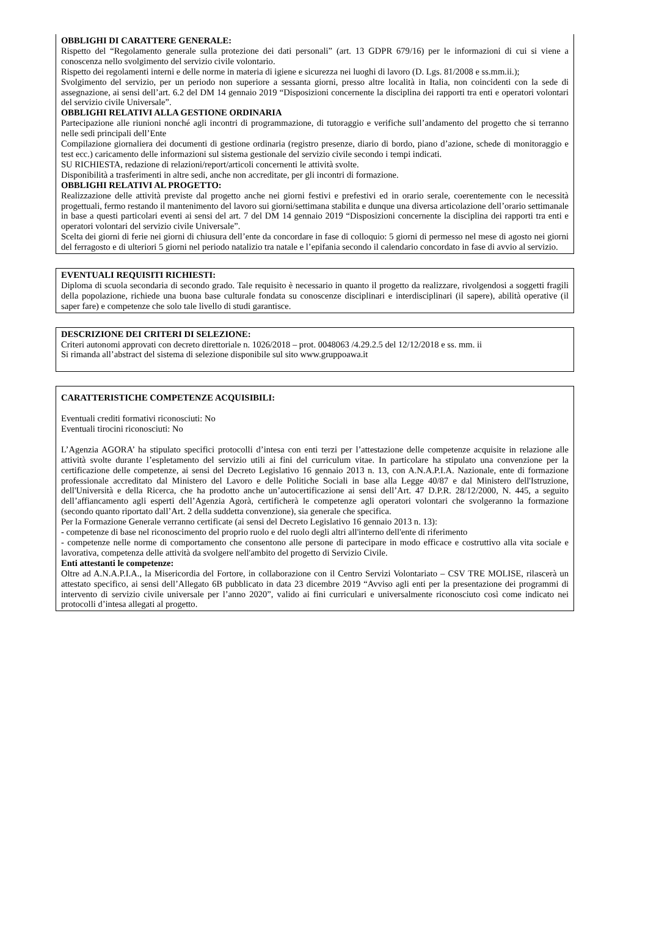OBBLIGHI DI CARATTERE GENERALE:
Rispetto del “Regolamento generale sulla protezione dei dati personali” (art. 13 GDPR 679/16) per le informazioni di cui si viene a conoscenza nello svolgimento del servizio civile volontario.
Rispetto dei regolamenti interni e delle norme in materia di igiene e sicurezza nei luoghi di lavoro (D. Lgs. 81/2008 e ss.mm.ii.);
Svolgimento del servizio, per un periodo non superiore a sessanta giorni, presso altre località in Italia, non coincidenti con la sede di assegnazione, ai sensi dell’art. 6.2 del DM 14 gennaio 2019 “Disposizioni concernente la disciplina dei rapporti tra enti e operatori volontari del servizio civile Universale”.
OBBLIGHI RELATIVI ALLA GESTIONE ORDINARIA
Partecipazione alle riunioni nonché agli incontri di programmazione, di tutoraggio e verifiche sull’andamento del progetto che si terranno nelle sedi principali dell’Ente
Compilazione giornaliera dei documenti di gestione ordinaria (registro presenze, diario di bordo, piano d’azione, schede di monitoraggio e test ecc.) caricamento delle informazioni sul sistema gestionale del servizio civile secondo i tempi indicati.
SU RICHIESTA, redazione di relazioni/report/articoli concernenti le attività svolte.
Disponibilità a trasferimenti in altre sedi, anche non accreditate, per gli incontri di formazione.
OBBLIGHI RELATIVI AL PROGETTO:
Realizzazione delle attività previste dal progetto anche nei giorni festivi e prefestivi ed in orario serale, coerentemente con le necessità progettuali, fermo restando il mantenimento del lavoro sui giorni/settimana stabilita e dunque una diversa articolazione dell’orario settimanale in base a questi particolari eventi ai sensi del art. 7 del DM 14 gennaio 2019 “Disposizioni concernente la disciplina dei rapporti tra enti e operatori volontari del servizio civile Universale”.
Scelta dei giorni di ferie nei giorni di chiusura dell’ente da concordare in fase di colloquio: 5 giorni di permesso nel mese di agosto nei giorni del ferragosto e di ulteriori 5 giorni nel periodo natalizio tra natale e l’epifania secondo il calendario concordato in fase di avvio al servizio.
EVENTUALI REQUISITI RICHIESTI:
Diploma di scuola secondaria di secondo grado. Tale requisito è necessario in quanto il progetto da realizzare, rivolgendosi a soggetti fragili della popolazione, richiede una buona base culturale fondata su conoscenze disciplinari e interdisciplinari (il sapere), abilità operative (il saper fare) e competenze che solo tale livello di studi garantisce.
DESCRIZIONE DEI CRITERI DI SELEZIONE:
Criteri autonomi approvati con decreto direttoriale n. 1026/2018 – prot. 0048063 /4.29.2.5 del 12/12/2018 e ss. mm. ii
Si rimanda all’abstract del sistema di selezione disponibile sul sito www.gruppoawa.it
CARATTERISTICHE COMPETENZE ACQUISIBILI:
Eventuali crediti formativi riconosciuti: No
Eventuali tirocini riconosciuti: No
L’Agenzia AGORA’ ha stipulato specifici protocolli d’intesa con enti terzi per l’attestazione delle competenze acquisite in relazione alle attività svolte durante l’espletamento del servizio utili ai fini del curriculum vitae. In particolare ha stipulato una convenzione per la certificazione delle competenze, ai sensi del Decreto Legislativo 16 gennaio 2013 n. 13, con A.N.A.P.I.A. Nazionale, ente di formazione professionale accreditato dal Ministero del Lavoro e delle Politiche Sociali in base alla Legge 40/87 e dal Ministero dell'Istruzione, dell'Università e della Ricerca, che ha prodotto anche un’autocertificazione ai sensi dell’Art. 47 D.P.R. 28/12/2000, N. 445, a seguito dell’affiancamento agli esperti dell’Agenzia Agorà, certificherà le competenze agli operatori volontari che svolgeranno la formazione (secondo quanto riportato dall’Art. 2 della suddetta convenzione), sia generale che specifica.
Per la Formazione Generale verranno certificate (ai sensi del Decreto Legislativo 16 gennaio 2013 n. 13):
- competenze di base nel riconoscimento del proprio ruolo e del ruolo degli altri all'interno dell'ente di riferimento
- competenze nelle norme di comportamento che consentono alle persone di partecipare in modo efficace e costruttivo alla vita sociale e lavorativa, competenza delle attività da svolgere nell'ambito del progetto di Servizio Civile.
Enti attestanti le competenze:
Oltre ad A.N.A.P.I.A., la Misericordia del Fortore, in collaborazione con il Centro Servizi Volontariato – CSV TRE MOLISE, rilascerà un attestato specifico, ai sensi dell’Allegato 6B pubblicato in data 23 dicembre 2019 “Avviso agli enti per la presentazione dei programmi di intervento di servizio civile universale per l’anno 2020”, valido ai fini curriculari e universalmente riconosciuto così come indicato nei protocolli d’intesa allegati al progetto.